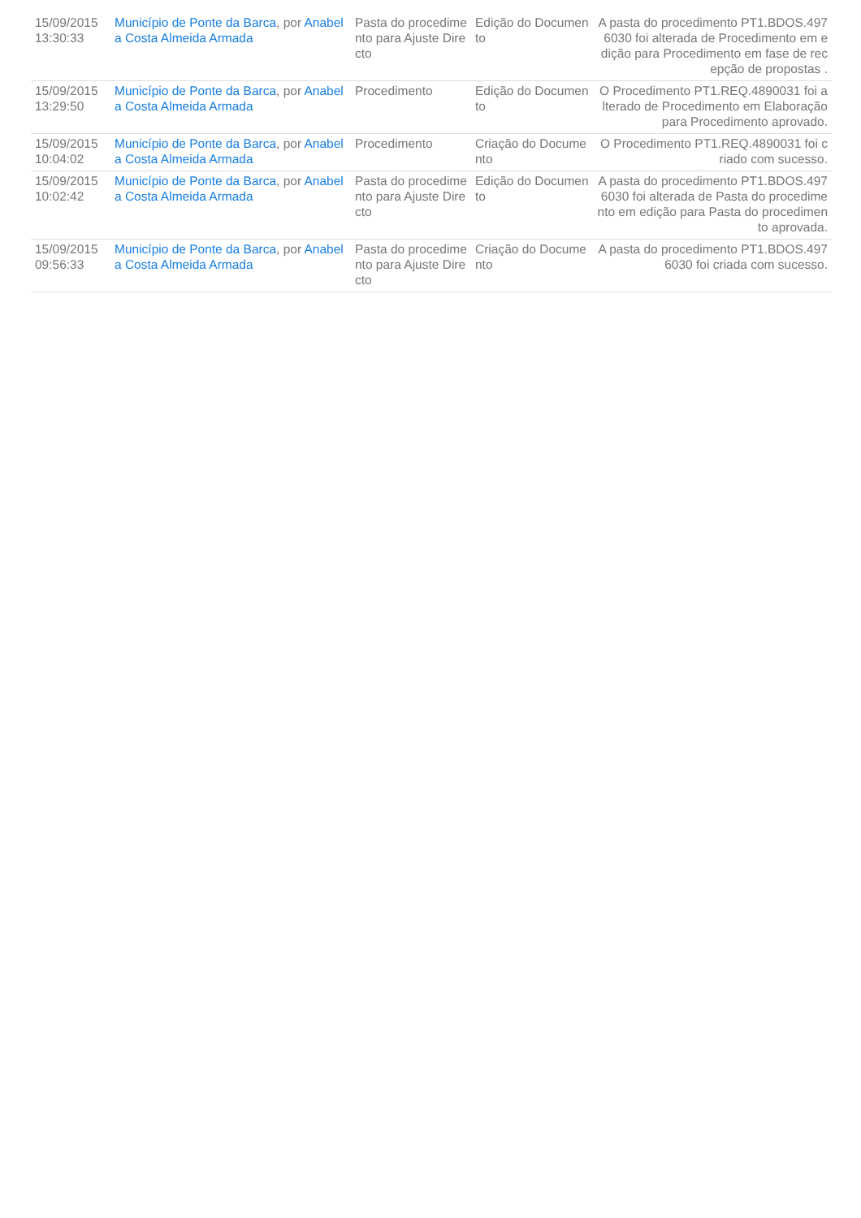| 15/09/2015 13:30:33 | Município de Ponte da Barca , por Anabela Costa Almeida Armada | Pasta do procedimento para Ajuste Directo | Edição do Documento | A pasta do procedimento PT1.BDOS.4976030 foi alterada de Procedimento em edição para Procedimento em fase de recepção de propostas . |
| 15/09/2015 13:29:50 | Município de Ponte da Barca , por Anabela Costa Almeida Armada | Procedimento | Edição do Documento | O Procedimento PT1.REQ.4890031 foi alterado de Procedimento em Elaboração para Procedimento aprovado. |
| 15/09/2015 10:04:02 | Município de Ponte da Barca , por Anabela Costa Almeida Armada | Procedimento | Criação do Documento | O Procedimento PT1.REQ.4890031 foi criado com sucesso. |
| 15/09/2015 10:02:42 | Município de Ponte da Barca , por Anabela Costa Almeida Armada | Pasta do procedimento para Ajuste Directo | Edição do Documento | A pasta do procedimento PT1.BDOS.4976030 foi alterada de Pasta do procedimento em edição para Pasta do procedimento aprovada. |
| 15/09/2015 09:56:33 | Município de Ponte da Barca , por Anabela Costa Almeida Armada | Pasta do procedimento para Ajuste Directo | Criação do Documento | A pasta do procedimento PT1.BDOS.4976030 foi criada com sucesso. |